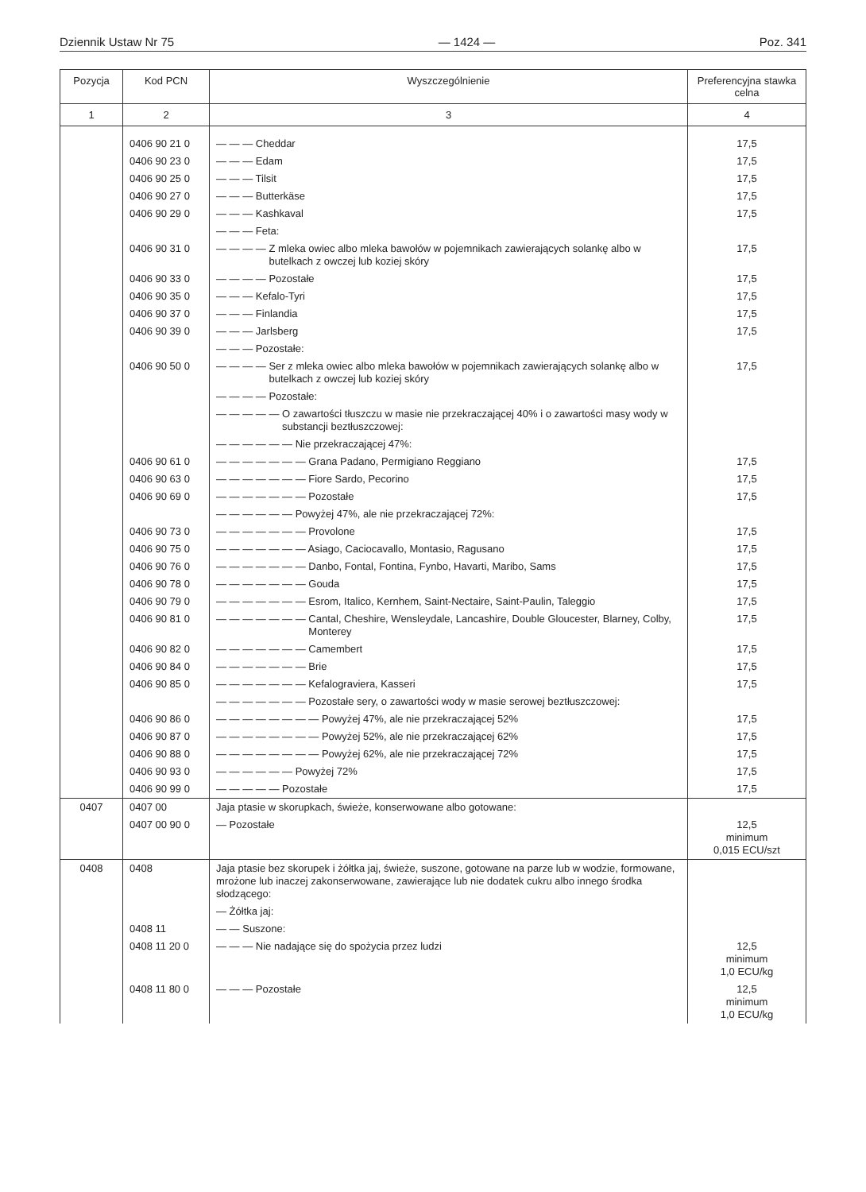Dziennik Ustaw Nr 75 — 1424 — Poz. 341
| Pozycja | Kod PCN | Wyszczególnienie | Preferencyjna stawka celna |
| --- | --- | --- | --- |
| 1 | 2 | 3 | 4 |
| | 0406 90 21 0 | — — — Cheddar | 17,5 |
| | 0406 90 23 0 | — — — Edam | 17,5 |
| | 0406 90 25 0 | — — — Tilsit | 17,5 |
| | 0406 90 27 0 | — — — Butterkäse | 17,5 |
| | 0406 90 29 0 | — — — Kashkaval | 17,5 |
| | | — — — Feta: | |
| | 0406 90 31 0 | — — — — Z mleka owiec albo mleka bawołów w pojemnikach zawierających solankę albo w butelkach z owczej lub koziej skóry | 17,5 |
| | 0406 90 33 0 | — — — — Pozostałe | 17,5 |
| | 0406 90 35 0 | — — — Kefalo-Tyri | 17,5 |
| | 0406 90 37 0 | — — — Finlandia | 17,5 |
| | 0406 90 39 0 | — — — Jarlsberg | 17,5 |
| | | — — — Pozostałe: | |
| | 0406 90 50 0 | — — — — Ser z mleka owiec albo mleka bawołów w pojemnikach zawierających solankę albo w butelkach z owczej lub koziej skóry | 17,5 |
| | | — — — — Pozostałe: | |
| | | — — — — — O zawartości tłuszczu w masie nie przekraczającej 40% i o zawartości masy wody w substancji beztłuszczowej: | |
| | | — — — — — — Nie przekraczającej 47%: | |
| | 0406 90 61 0 | — — — — — — — Grana Padano, Permigiano Reggiano | 17,5 |
| | 0406 90 63 0 | — — — — — — — Fiore Sardo, Pecorino | 17,5 |
| | 0406 90 69 0 | — — — — — — — Pozostałe | 17,5 |
| | | — — — — — — Powyżej 47%, ale nie przekraczającej 72%: | |
| | 0406 90 73 0 | — — — — — — — Provolone | 17,5 |
| | 0406 90 75 0 | — — — — — — — Asiago, Caciocavallo, Montasio, Ragusano | 17,5 |
| | 0406 90 76 0 | — — — — — — — Danbo, Fontal, Fontina, Fynbo, Havarti, Maribo, Sams | 17,5 |
| | 0406 90 78 0 | — — — — — — — Gouda | 17,5 |
| | 0406 90 79 0 | — — — — — — — Esrom, Italico, Kernhem, Saint-Nectaire, Saint-Paulin, Taleggio | 17,5 |
| | 0406 90 81 0 | — — — — — — — Cantal, Cheshire, Wensleydale, Lancashire, Double Gloucester, Blarney, Colby, Monterey | 17,5 |
| | 0406 90 82 0 | — — — — — — — Camembert | 17,5 |
| | 0406 90 84 0 | — — — — — — — Brie | 17,5 |
| | 0406 90 85 0 | — — — — — — — Kefalograviera, Kasseri | 17,5 |
| | | — — — — — — — Pozostałe sery, o zawartości wody w masie serowej beztłuszczowej: | |
| | 0406 90 86 0 | — — — — — — — — Powyżej 47%, ale nie przekraczającej 52% | 17,5 |
| | 0406 90 87 0 | — — — — — — — — Powyżej 52%, ale nie przekraczającej 62% | 17,5 |
| | 0406 90 88 0 | — — — — — — — — Powyżej 62%, ale nie przekraczającej 72% | 17,5 |
| | 0406 90 93 0 | — — — — — — Powyżej 72% | 17,5 |
| | 0406 90 99 0 | — — — — — Pozostałe | 17,5 |
| 0407 | 0407 00 | Jaja ptasie w skorupkach, świeże, konserwowane albo gotowane: | |
| | 0407 00 90 0 | — Pozostałe | 12,5 minimum 0,015 ECU/szt |
| 0408 | 0408 | Jaja ptasie bez skorupek i żółtka jaj, świeże, suszone, gotowane na parze lub w wodzie, formowane, mrożone lub inaczej zakonserwowane, zawierające lub nie dodatek cukru albo innego środka słodzącego: | |
| | | — Żółtka jaj: | |
| | 0408 11 | — — Suszone: | |
| | 0408 11 20 0 | — — — Nie nadające się do spożycia przez ludzi | 12,5 minimum 1,0 ECU/kg |
| | 0408 11 80 0 | — — — Pozostałe | 12,5 minimum 1,0 ECU/kg |